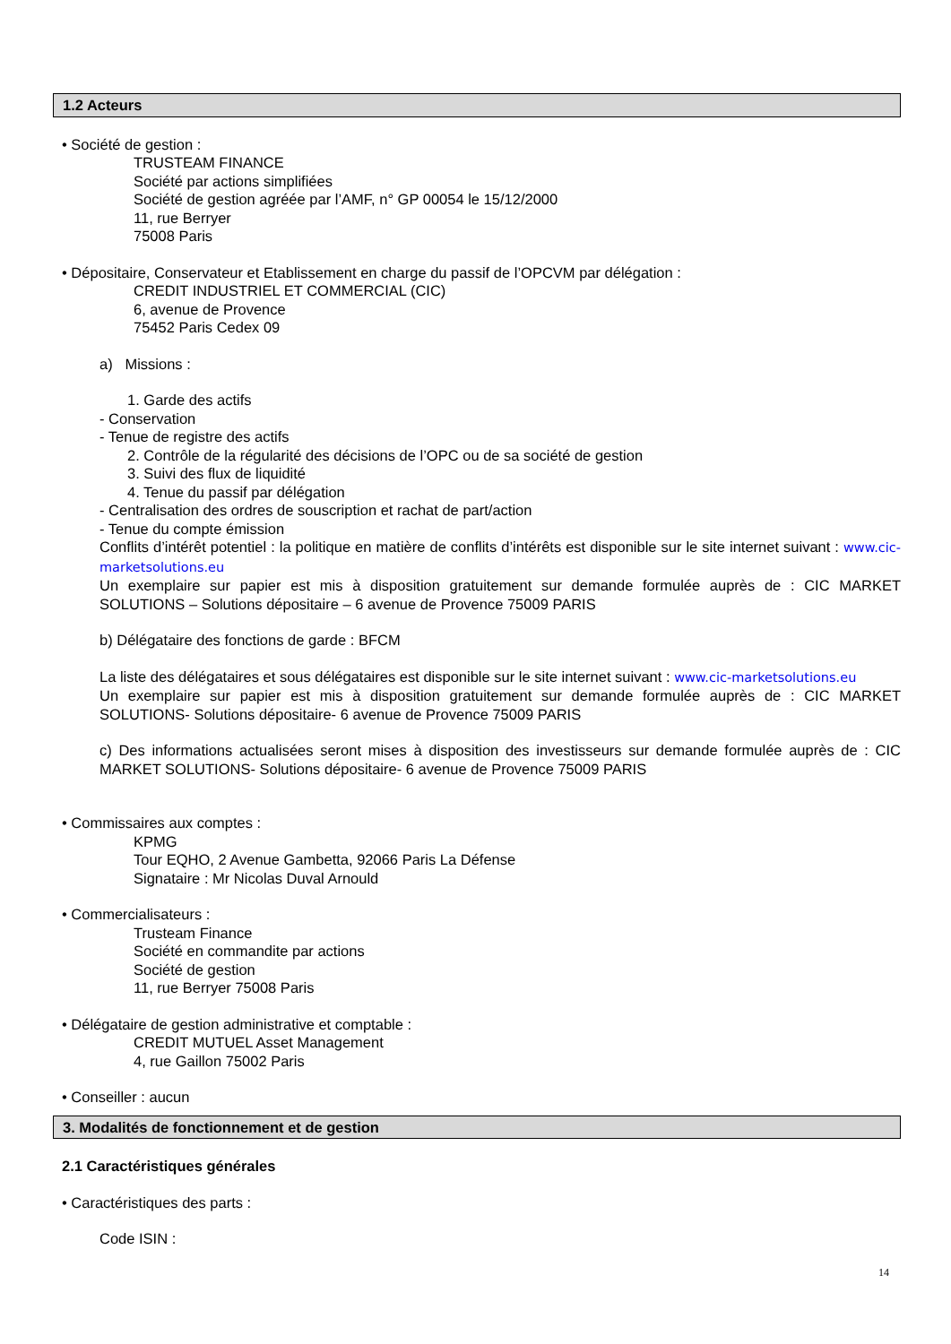1.2 Acteurs
• Société de gestion :
TRUSTEAM FINANCE
Société par actions simplifiées
Société de gestion agréée par l’AMF, n° GP 00054 le 15/12/2000
11, rue Berryer
75008 Paris
• Dépositaire, Conservateur et Etablissement en charge du passif de l’OPCVM par délégation :
CREDIT INDUSTRIEL ET COMMERCIAL (CIC)
6, avenue de Provence
75452 Paris Cedex 09
a) Missions :
1. Garde des actifs
- Conservation
- Tenue de registre des actifs
2. Contrôle de la régularité des décisions de l’OPC ou de sa société de gestion
3. Suivi des flux de liquidité
4. Tenue du passif par délégation
- Centralisation des ordres de souscription et rachat de part/action
- Tenue du compte émission
Conflits d’intérêt potentiel : la politique en matière de conflits d’intérêts est disponible sur le site internet suivant : www.cic-marketsolutions.eu
Un exemplaire sur papier est mis à disposition gratuitement sur demande formulée auprès de : CIC MARKET SOLUTIONS – Solutions dépositaire – 6 avenue de Provence 75009 PARIS
b) Délégataire des fonctions de garde : BFCM
La liste des délégataires et sous délégataires est disponible sur le site internet suivant : www.cic-marketsolutions.eu
Un exemplaire sur papier est mis à disposition gratuitement sur demande formulée auprès de : CIC MARKET SOLUTIONS- Solutions dépositaire- 6 avenue de Provence 75009 PARIS
c) Des informations actualisées seront mises à disposition des investisseurs sur demande formulée auprès de : CIC MARKET SOLUTIONS- Solutions dépositaire- 6 avenue de Provence 75009 PARIS
• Commissaires aux comptes :
KPMG
Tour EQHO, 2 Avenue Gambetta, 92066 Paris La Défense
Signataire : Mr Nicolas Duval Arnould
• Commercialisateurs :
Trusteam Finance
Société en commandite par actions
Société de gestion
11, rue Berryer 75008 Paris
• Délégataire de gestion administrative et comptable :
CREDIT MUTUEL Asset Management
4, rue Gaillon 75002 Paris
• Conseiller : aucun
3. Modalités de fonctionnement et de gestion
2.1 Caractéristiques générales
• Caractéristiques des parts :
Code ISIN :
14